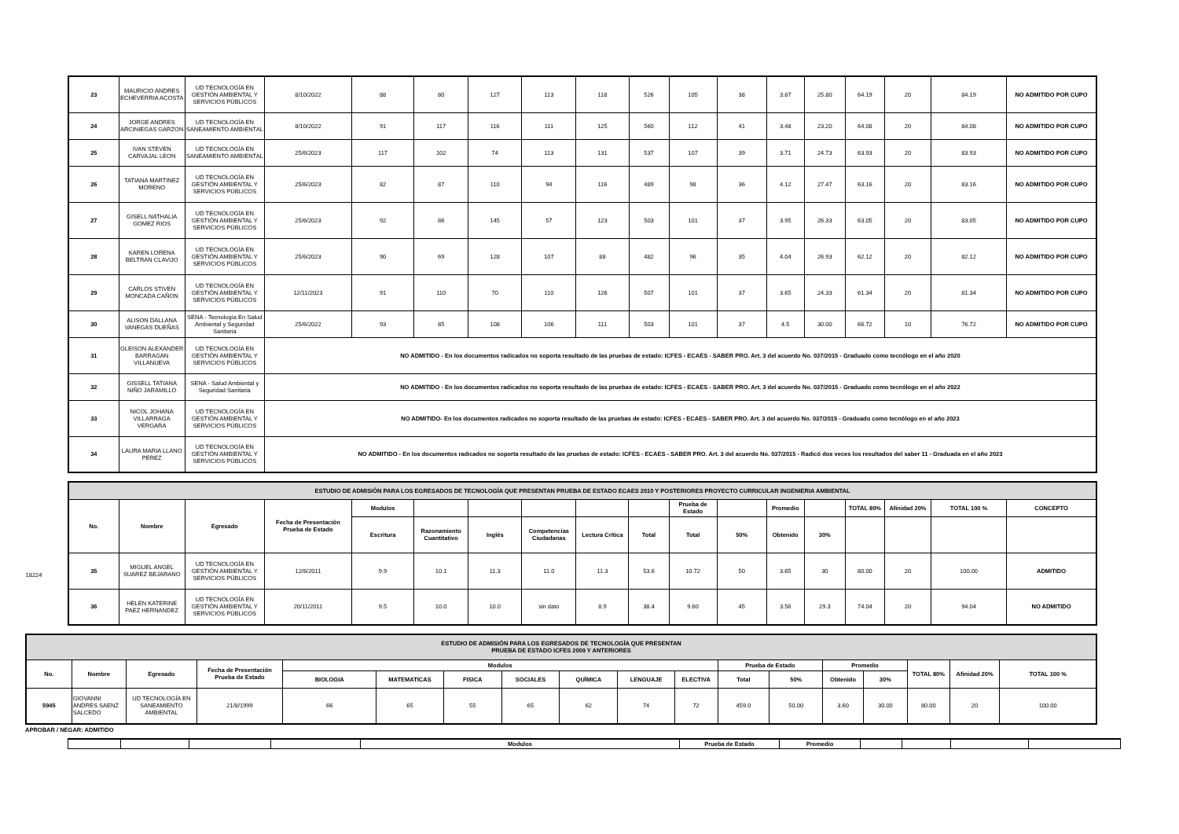| 23 | MAURICIO ANDRES ECHEVERRIA ACOSTA | UD TECNOLOGÍA EN GESTIÓN AMBIENTAL Y SERVICIOS PÚBLICOS | 8/10/2022 | 88 | 80 | 127 | 113 | 118 | 526 | 105 | 38 | 3.87 | 25.80 | 64.19 | 20 | 84.19 | NO ADMITIDO POR CUPO |
| 24 | JORGE ANDRES ARCINIEGAS GARZON | UD TECNOLOGÍA EN SANEAMIENTO AMBIENTAL | 8/10/2022 | 91 | 117 | 116 | 111 | 125 | 560 | 112 | 41 | 3.48 | 23.20 | 64.08 | 20 | 84.08 | NO ADMITIDO POR CUPO |
| 25 | IVAN STEVEN CARVAJAL LEON | UD TECNOLOGÍA EN SANEAMIENTO AMBIENTAL | 25/6/2023 | 117 | 102 | 74 | 113 | 131 | 537 | 107 | 39 | 3.71 | 24.73 | 63.93 | 20 | 83.93 | NO ADMITIDO POR CUPO |
| 26 | TATIANA MARTINEZ MORENO | UD TECNOLOGÍA EN GESTIÓN AMBIENTAL Y SERVICIOS PÚBLICOS | 25/6/2023 | 82 | 87 | 110 | 94 | 116 | 489 | 98 | 36 | 4.12 | 27.47 | 63.16 | 20 | 83.16 | NO ADMITIDO POR CUPO |
| 27 | GISELL NATHALIA GOMEZ RIOS | UD TECNOLOGÍA EN GESTIÓN AMBIENTAL Y SERVICIOS PÚBLICOS | 25/6/2023 | 92 | 86 | 145 | 57 | 123 | 503 | 101 | 37 | 3.95 | 26.33 | 63.05 | 20 | 83.05 | NO ADMITIDO POR CUPO |
| 28 | KAREN LORENA BELTRAN CLAVIJO | UD TECNOLOGÍA EN GESTIÓN AMBIENTAL Y SERVICIOS PÚBLICOS | 25/6/2023 | 90 | 69 | 128 | 107 | 88 | 482 | 96 | 35 | 4.04 | 26.93 | 62.12 | 20 | 82.12 | NO ADMITIDO POR CUPO |
| 29 | CARLOS STIVEN MONCADA CAÑON | UD TECNOLOGÍA EN GESTIÓN AMBIENTAL Y SERVICIOS PÚBLICOS | 12/11/2023 | 91 | 110 | 70 | 110 | 126 | 507 | 101 | 37 | 3.65 | 24.33 | 61.34 | 20 | 81.34 | NO ADMITIDO POR CUPO |
| 30 | ALISON DALLANA VANEGAS DUEÑAS | SENA - Tecnología En Salud Ambiental y Seguridad Sanitaria | 25/6/2022 | 93 | 85 | 108 | 106 | 111 | 503 | 101 | 37 | 4.5 | 30.00 | 66.72 | 10 | 76.72 | NO ADMITIDO POR CUPO |
| 31 | GLEISON ALEXANDER BARRAGAN VILLANUEVA | UD TECNOLOGÍA EN GESTIÓN AMBIENTAL Y SERVICIOS PÚBLICOS | NO ADMITIDO - En los documentos radicados no soporta resultado de las pruebas de estado: ICFES - ECAES - SABER PRO. Art. 3 del acuerdo No. 037/2015 - Graduado como tecnólogo en el año 2020 | | | | | | | | | | | | | | |
| 32 | GISSELL TATIANA NIÑO JARAMILLO | SENA - Salud Ambiental y Seguridad Sanitaria | NO ADMITIDO - En los documentos radicados no soporta resultado de las pruebas de estado: ICFES - ECAES - SABER PRO. Art. 3 del acuerdo No. 037/2015 - Graduado como tecnólogo en el año 2022 | | | | | | | | | | | | | | |
| 33 | NICOL JOHANA VILLARRAGA VERGARA | UD TECNOLOGÍA EN GESTIÓN AMBIENTAL Y SERVICIOS PÚBLICOS | NO ADMITIDO- En los documentos radicados no soporta resultado de las pruebas de estado: ICFES - ECAES - SABER PRO. Art. 3 del acuerdo No. 037/2015 - Graduado como tecnólogo en el año 2023 | | | | | | | | | | | | | | |
| 34 | LAURA MARIA LLANO PEREZ | UD TECNOLOGÍA EN GESTIÓN AMBIENTAL Y SERVICIOS PÚBLICOS | NO ADMITIDO - En los documentos radicados no soporta resultado de las pruebas de estado: ICFES - ECAES - SABER PRO. Art. 3 del acuerdo No. 037/2015 - Radicó dos veces los resultados del saber 11 - Graduada en el año 2023 | | | | | | | | | | | | | | |
18224
| ESTUDIO DE ADMISIÓN PARA LOS EGRESADOS DE TECNOLOGÍA QUE PRESENTAN PRUEBA DE ESTADO ECAES 2010 Y POSTERIORES PROYECTO CURRICULAR INGENIERIA AMBIENTAL | | | | | | | | | | | | | | | | | |
| --- | --- | --- | --- | --- | --- | --- | --- | --- | --- | --- | --- | --- | --- | --- | --- | --- | --- |
| No. | Nombre | Egresado | Fecha de Presentación Prueba de Estado | Modulos | | | | | | Prueba de Estado | | Promedio | | TOTAL 80% | Afinidad 20% | TOTAL 100 % | CONCEPTO |
| | | | | Escritura | Razonamiento Cuantitativo | Inglés | Competencias Ciudadanas | Lectura Crítica | Total | Total | 50% | Obtenido | 30% | | | | |
| 35 | MIGUEL ANGEL SUAREZ BEJARANO | UD TECNOLOGÍA EN GESTIÓN AMBIENTAL Y SERVICIOS PÚBLICOS | 12/6/2011 | 9.9 | 10.1 | 11.3 | 11.0 | 11.3 | 53.6 | 10.72 | 50 | 3.65 | 30 | 80.00 | 20 | 100.00 | ADMITIDO |
| 36 | HELEN KATERINE PAEZ HERNANDEZ | UD TECNOLOGÍA EN GESTIÓN AMBIENTAL Y SERVICIOS PÚBLICOS | 20/11/2011 | 9.5 | 10.0 | 10.0 | sin dato | 8.9 | 38.4 | 9.60 | 45 | 3.56 | 29.3 | 74.04 | 20 | 94.04 | NO ADMITIDO |
| ESTUDIO DE ADMISIÓN PARA LOS EGRESADOS DE TECNOLOGÍA QUE PRESENTAN PRUEBA DE ESTADO ICFES 2009 Y ANTERIORES | | | | | | | | | | | | | | | | | |
| --- | --- | --- | --- | --- | --- | --- | --- | --- | --- | --- | --- | --- | --- | --- | --- | --- | --- |
| No. | Nombre | Egresado | Fecha de Presentación Prueba de Estado | Modulos | | | | | | | Prueba de Estado | | Promedio | | TOTAL 80% | Afinidad 20% | TOTAL 100 % |
| | | | | BIOLOGIA | MATEMATICAS | FISICA | SOCIALES | QUÍMICA | LENGUAJE | ELECTIVA | Total | 50% | Obtenido | 30% | | | |
| 5945 | GIOVANNI ANDRES SAENZ SALCEDO | UD TECNOLOGÍA EN SANEAMIENTO AMBIENTAL | 21/8/1999 | 66 | 65 | 55 | 65 | 62 | 74 | 72 | 459.0 | 50.00 | 3.60 | 30.00 | 80.00 | 20 | 100.00 |
APROBAR / NEGAR: ADMITIDO
| | | | | Modulos | Prueba de Estado | Promedio | | | | |
| --- | --- | --- | --- | --- | --- | --- | --- | --- | --- | --- |